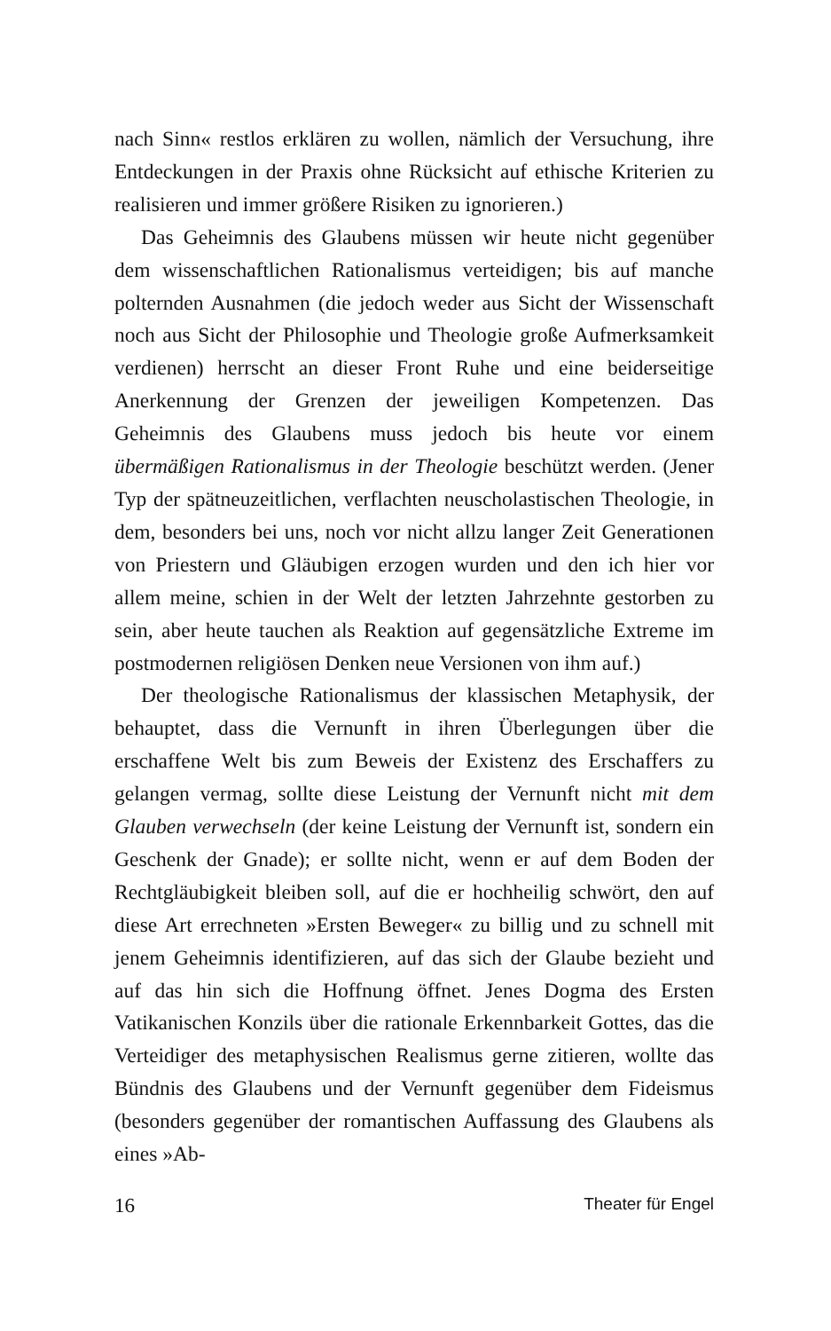nach Sinn« restlos erklären zu wollen, nämlich der Versuchung, ihre Entdeckungen in der Praxis ohne Rücksicht auf ethische Kriterien zu realisieren und immer größere Risiken zu ignorieren.)
Das Geheimnis des Glaubens müssen wir heute nicht gegenüber dem wissenschaftlichen Rationalismus verteidigen; bis auf manche polternden Ausnahmen (die jedoch weder aus Sicht der Wissenschaft noch aus Sicht der Philosophie und Theologie große Aufmerksamkeit verdienen) herrscht an dieser Front Ruhe und eine beiderseitige Anerkennung der Grenzen der jeweiligen Kompetenzen. Das Geheimnis des Glaubens muss jedoch bis heute vor einem übermäßigen Rationalismus in der Theologie beschützt werden. (Jener Typ der spätneuzeitlichen, verflachten neuscholastischen Theologie, in dem, besonders bei uns, noch vor nicht allzu langer Zeit Generationen von Priestern und Gläubigen erzogen wurden und den ich hier vor allem meine, schien in der Welt der letzten Jahrzehnte gestorben zu sein, aber heute tauchen als Reaktion auf gegensätzliche Extreme im postmodernen religiösen Denken neue Versionen von ihm auf.)
Der theologische Rationalismus der klassischen Metaphysik, der behauptet, dass die Vernunft in ihren Überlegungen über die erschaffene Welt bis zum Beweis der Existenz des Erschaffers zu gelangen vermag, sollte diese Leistung der Vernunft nicht mit dem Glauben verwechseln (der keine Leistung der Vernunft ist, sondern ein Geschenk der Gnade); er sollte nicht, wenn er auf dem Boden der Rechtgläubigkeit bleiben soll, auf die er hochheilig schwört, den auf diese Art errechneten »Ersten Beweger« zu billig und zu schnell mit jenem Geheimnis identifizieren, auf das sich der Glaube bezieht und auf das hin sich die Hoffnung öffnet. Jenes Dogma des Ersten Vatikanischen Konzils über die rationale Erkennbarkeit Gottes, das die Verteidiger des metaphysischen Realismus gerne zitieren, wollte das Bündnis des Glaubens und der Vernunft gegenüber dem Fideismus (besonders gegenüber der romantischen Auffassung des Glaubens als eines »Ab-
16 Theater für Engel